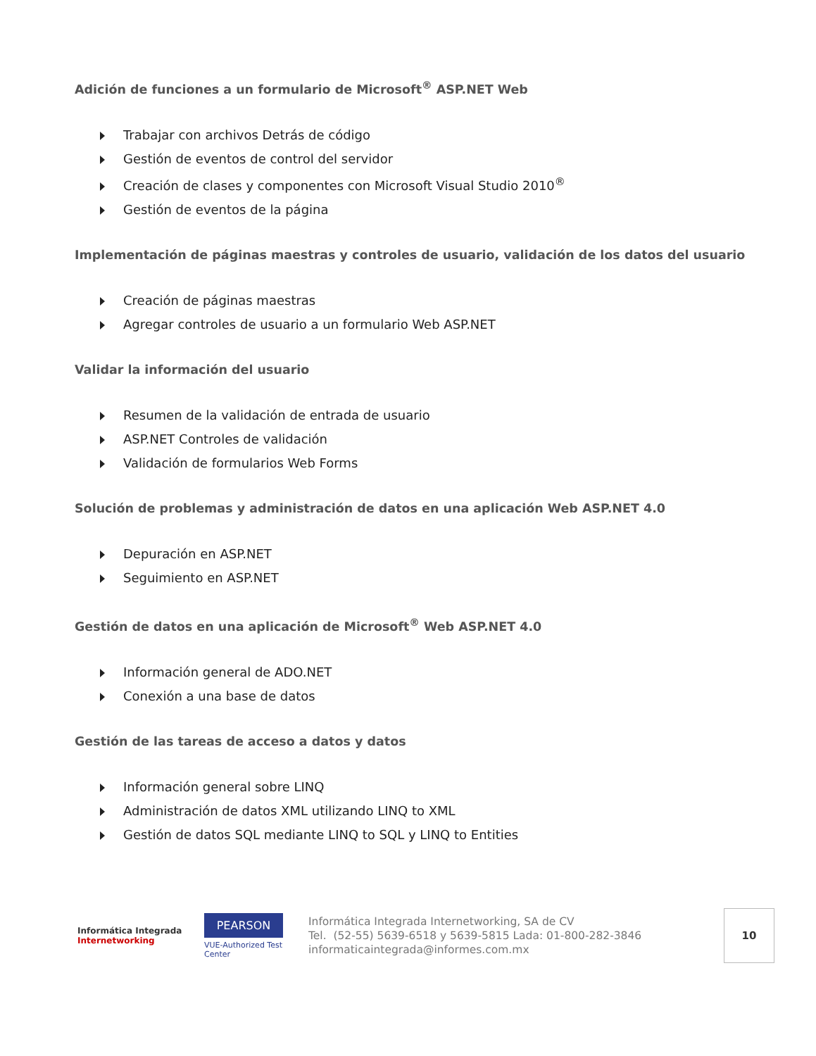Adición de funciones a un formulario de Microsoft<sup>®</sup> ASP.NET Web
Trabajar con archivos Detrás de código
Gestión de eventos de control del servidor
Creación de clases y componentes con Microsoft Visual Studio 2010<sup>®</sup>
Gestión de eventos de la página
Implementación de páginas maestras y controles de usuario, validación de los datos del usuario
Creación de páginas maestras
Agregar controles de usuario a un formulario Web ASP.NET
Validar la información del usuario
Resumen de la validación de entrada de usuario
ASP.NET Controles de validación
Validación de formularios Web Forms
Solución de problemas y administración de datos en una aplicación Web ASP.NET 4.0
Depuración en ASP.NET
Seguimiento en ASP.NET
Gestión de datos en una aplicación de Microsoft<sup>®</sup> Web ASP.NET 4.0
Información general de ADO.NET
Conexión a una base de datos
Gestión de las tareas de acceso a datos y datos
Información general sobre LINQ
Administración de datos XML utilizando LINQ to XML
Gestión de datos SQL mediante LINQ to SQL y LINQ to Entities
Informática Integrada
Internetworking
PEARSON
VUE-Authorized Test Center
Informática Integrada Internetworking, SA de CV
Tel. (52-55) 5639-6518 y 5639-5815 Lada: 01-800-282-3846
informaticaintegrada@informes.com.mx
10